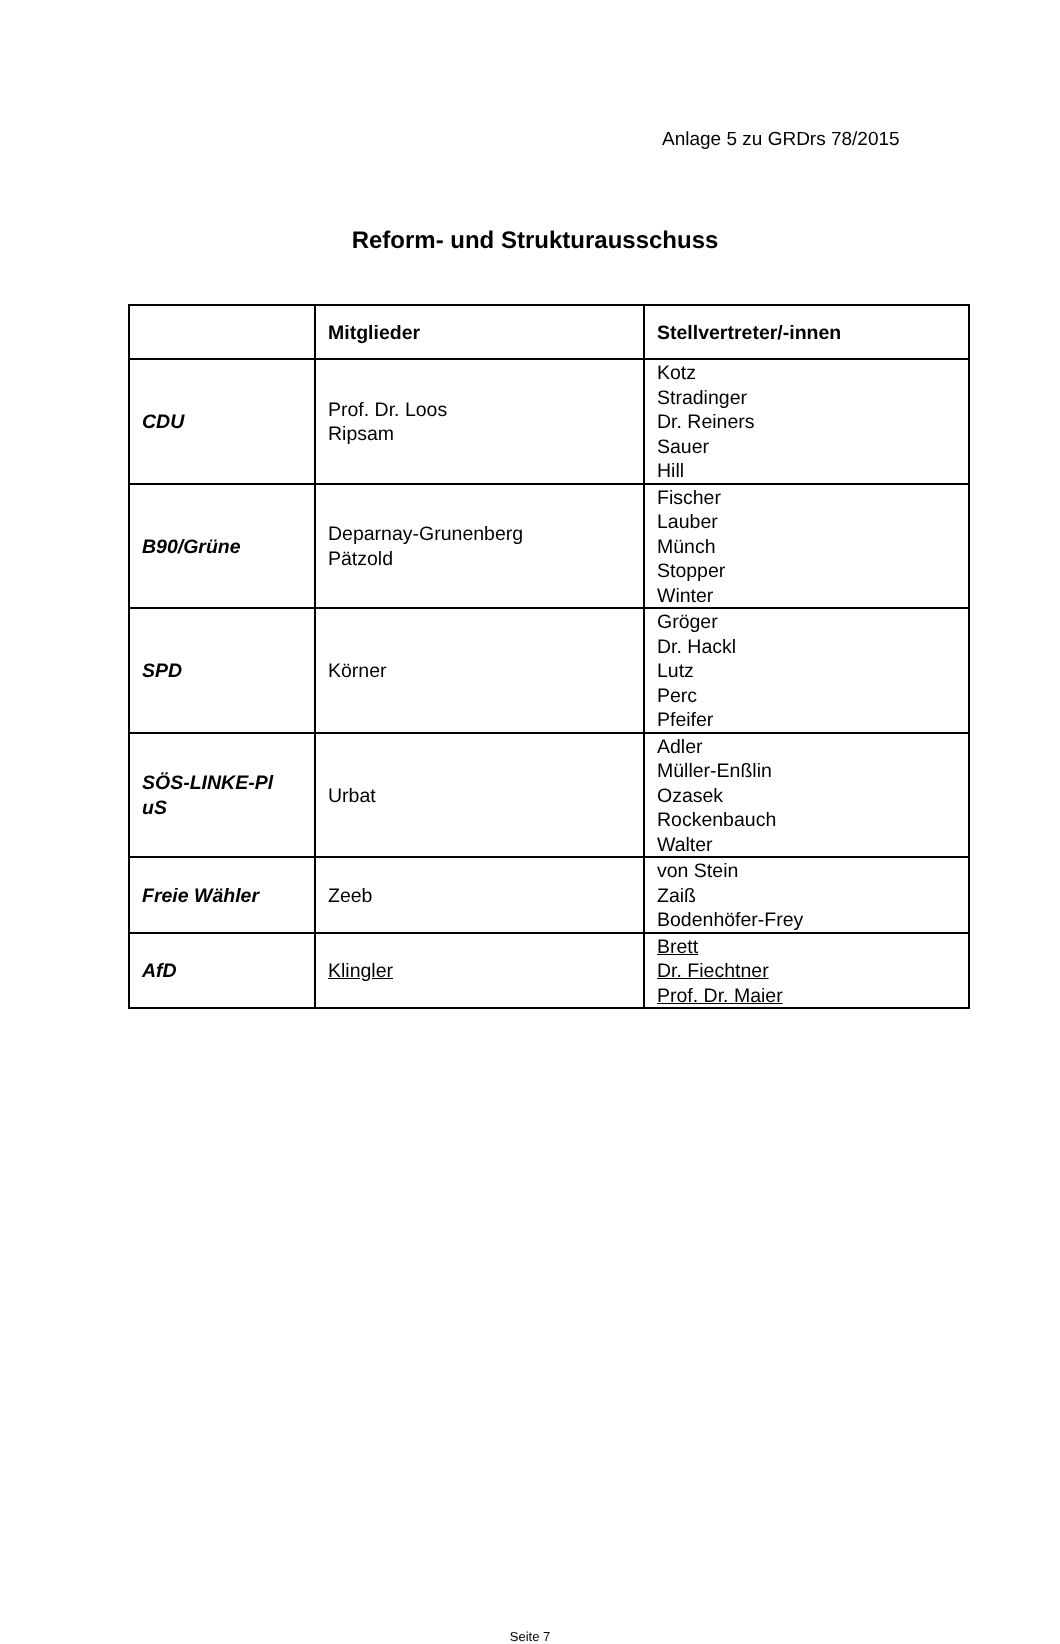Anlage 5 zu GRDrs 78/2015
Reform- und Strukturausschuss
| | Mitglieder | Stellvertreter/-innen |
| --- | --- | --- |
| CDU | Prof. Dr. Loos Ripsam | Kotz Stradinger Dr. Reiners Sauer Hill |
| B90/Grüne | Deparnay-Grunenberg Pätzold | Fischer Lauber Münch Stopper Winter |
| SPD | Körner | Gröger Dr. Hackl Lutz Perc Pfeifer |
| SÖS-LINKE-Pl uS | Urbat | Adler Müller-Enßlin Ozasek Rockenbauch Walter |
| Freie Wähler | Zeeb | von Stein Zaiß Bodenhöfer-Frey |
| AfD | Klingler | Brett Dr. Fiechtner Prof. Dr. Maier |
Seite 7